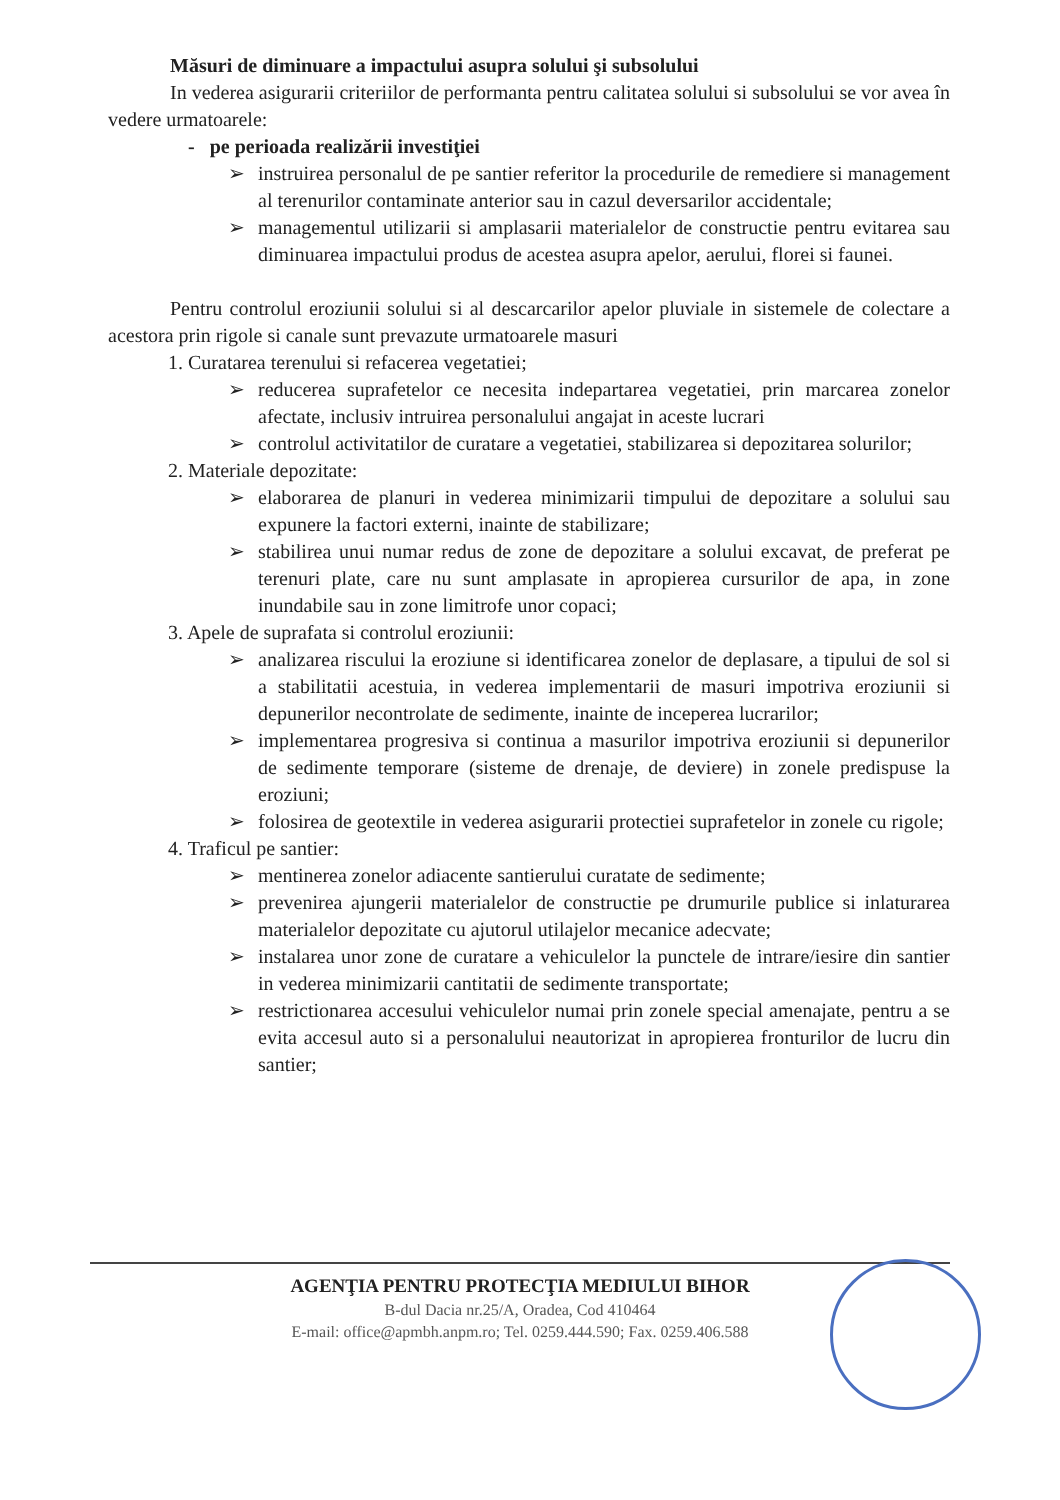Măsuri de diminuare a impactului asupra solului şi subsolului
In vederea asigurarii criteriilor de performanta pentru calitatea solului si subsolului se vor avea în vedere urmatoarele:
- pe perioada realizării investiţiei
➢ instruirea personalul de pe santier referitor la procedurile de remediere si management al terenurilor contaminate anterior sau in cazul deversarilor accidentale;
➢ managementul utilizarii si amplasarii materialelor de constructie pentru evitarea sau diminuarea impactului produs de acestea asupra apelor, aerului, florei si faunei.
Pentru controlul eroziunii solului si al descarcarilor apelor pluviale in sistemele de colectare a acestora prin rigole si canale sunt prevazute urmatoarele masuri
1. Curatarea terenului si refacerea vegetatiei;
➢ reducerea suprafetelor ce necesita indepartarea vegetatiei, prin marcarea zonelor afectate, inclusiv intruirea personalului angajat in aceste lucrari
➢ controlul activitatilor de curatare a vegetatiei, stabilizarea si depozitarea solurilor;
2. Materiale depozitate:
➢ elaborarea de planuri in vederea minimizarii timpului de depozitare a solului sau expunere la factori externi, inainte de stabilizare;
➢ stabilirea unui numar redus de zone de depozitare a solului excavat, de preferat pe terenuri plate, care nu sunt amplasate in apropierea cursurilor de apa, in zone inundabile sau in zone limitrofe unor copaci;
3. Apele de suprafata si controlul eroziunii:
➢ analizarea riscului la eroziune si identificarea zonelor de deplasare, a tipului de sol si a stabilitatii acestuia, in vederea implementarii de masuri impotriva eroziunii si depunerilor necontrolate de sedimente, inainte de inceperea lucrarilor;
➢ implementarea progresiva si continua a masurilor impotriva eroziunii si depunerilor de sedimente temporare (sisteme de drenaje, de deviere) in zonele predispuse la eroziuni;
➢ folosirea de geotextile in vederea asigurarii protectiei suprafetelor in zonele cu rigole;
4. Traficul pe santier:
➢ mentinerea zonelor adiacente santierului curatate de sedimente;
➢ prevenirea ajungerii materialelor de constructie pe drumurile publice si inlaturarea materialelor depozitate cu ajutorul utilajelor mecanice adecvate;
➢ instalarea unor zone de curatare a vehiculelor la punctele de intrare/iesire din santier in vederea minimizarii cantitatii de sedimente transportate;
➢ restrictionarea accesului vehiculelor numai prin zonele special amenajate, pentru a se evita accesul auto si a personalului neautorizat in apropierea fronturilor de lucru din santier;
AGENŢIA PENTRU PROTECŢIA MEDIULUI BIHOR
B-dul Dacia nr.25/A, Oradea, Cod 410464
E-mail: office@apmbh.anpm.ro; Tel. 0259.444.590; Fax. 0259.406.588